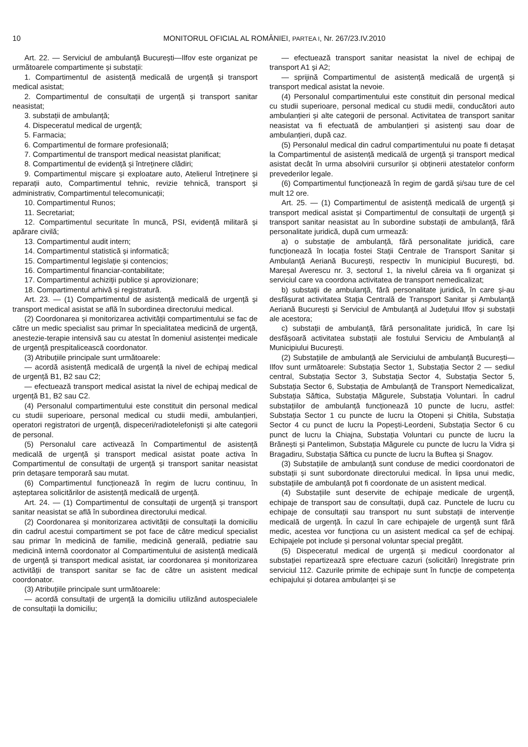10
MONITORUL OFICIAL AL ROMÂNIEI, PARTEA I, Nr. 267/23.IV.2010
Art. 22. — Serviciul de ambulanță București—Ilfov este organizat pe următoarele compartimente și substații:
1. Compartimentul de asistență medicală de urgență și transport medical asistat;
2. Compartimentul de consultații de urgență și transport sanitar neasistat;
3. substații de ambulanță;
4. Dispeceratul medical de urgență;
5. Farmacia;
6. Compartimentul de formare profesională;
7. Compartimentul de transport medical neasistat planificat;
8. Compartimentul de evidență și întreținere clădiri;
9. Compartimentul mișcare și exploatare auto, Atelierul întreținere și reparații auto, Compartimentul tehnic, revizie tehnică, transport și administrativ, Compartimentul telecomunicații;
10. Compartimentul Runos;
11. Secretariat;
12. Compartimentul securitate în muncă, PSI, evidență militară și apărare civilă;
13. Compartimentul audit intern;
14. Compartimentul statistică și informatică;
15. Compartimentul legislație și contencios;
16. Compartimentul financiar-contabilitate;
17. Compartimentul achiziții publice și aprovizionare;
18. Compartimentul arhivă și registratură.
Art. 23. — (1) Compartimentul de asistență medicală de urgență și transport medical asistat se află în subordinea directorului medical.
(2) Coordonarea și monitorizarea activității compartimentului se fac de către un medic specialist sau primar în specialitatea medicină de urgență, anestezie-terapie intensivă sau cu atestat în domeniul asistenței medicale de urgență prespitalicească coordonator.
(3) Atribuțiile principale sunt următoarele:
— acordă asistență medicală de urgență la nivel de echipaj medical de urgență B1, B2 sau C2;
— efectuează transport medical asistat la nivel de echipaj medical de urgență B1, B2 sau C2.
(4) Personalul compartimentului este constituit din personal medical cu studii superioare, personal medical cu studii medii, ambulanțieri, operatori registratori de urgență, dispeceri/radiotelefoniști și alte categorii de personal.
(5) Personalul care activează în Compartimentul de asistență medicală de urgență și transport medical asistat poate activa în Compartimentul de consultații de urgență și transport sanitar neasistat prin detașare temporară sau mutat.
(6) Compartimentul funcționează în regim de lucru continuu, în așteptarea solicitărilor de asistență medicală de urgență.
Art. 24. — (1) Compartimentul de consultații de urgență și transport sanitar neasistat se află în subordinea directorului medical.
(2) Coordonarea și monitorizarea activității de consultații la domiciliu din cadrul acestui compartiment se pot face de către medicul specialist sau primar în medicină de familie, medicină generală, pediatrie sau medicină internă coordonator al Compartimentului de asistență medicală de urgență și transport medical asistat, iar coordonarea și monitorizarea activității de transport sanitar se fac de către un asistent medical coordonator.
(3) Atribuțiile principale sunt următoarele:
— acordă consultații de urgență la domiciliu utilizând autospecialele de consultații la domiciliu;
— efectuează transport sanitar neasistat la nivel de echipaj de transport A1 și A2;
— sprijină Compartimentul de asistență medicală de urgență și transport medical asistat la nevoie.
(4) Personalul compartimentului este constituit din personal medical cu studii superioare, personal medical cu studii medii, conducători auto ambulanțieri și alte categorii de personal. Activitatea de transport sanitar neasistat va fi efectuată de ambulanțieri și asistenți sau doar de ambulanțieri, după caz.
(5) Personalul medical din cadrul compartimentului nu poate fi detașat la Compartimentul de asistență medicală de urgență și transport medical asistat decât în urma absolvirii cursurilor și obținerii atestatelor conform prevederilor legale.
(6) Compartimentul funcționează în regim de gardă și/sau ture de cel mult 12 ore.
Art. 25. — (1) Compartimentul de asistență medicală de urgență și transport medical asistat și Compartimentul de consultații de urgență și transport sanitar neasistat au în subordine substații de ambulanță, fără personalitate juridică, după cum urmează:
a) o substație de ambulanță, fără personalitate juridică, care funcționează în locația fostei Stații Centrale de Transport Sanitar și Ambulanță Aeriană București, respectiv în municipiul București, bd. Mareșal Averescu nr. 3, sectorul 1, la nivelul căreia va fi organizat și serviciul care va coordona activitatea de transport nemedicalizat;
b) substații de ambulanță, fără personalitate juridică, în care și-au desfășurat activitatea Stația Centrală de Transport Sanitar și Ambulanță Aeriană București și Serviciul de Ambulanță al Județului Ilfov și substații ale acestora;
c) substații de ambulanță, fără personalitate juridică, în care își desfășoară activitatea substații ale fostului Serviciu de Ambulanță al Municipiului București.
(2) Substațiile de ambulanță ale Serviciului de ambulanță București—Ilfov sunt următoarele: Substația Sector 1, Substația Sector 2 — sediul central, Substația Sector 3, Substația Sector 4, Substația Sector 5, Substația Sector 6, Substația de Ambulanță de Transport Nemedicalizat, Substația Săftica, Substația Măgurele, Substația Voluntari. În cadrul substațiilor de ambulanță funcționează 10 puncte de lucru, astfel: Substația Sector 1 cu puncte de lucru la Otopeni și Chitila, Substația Sector 4 cu punct de lucru la Popești-Leordeni, Substația Sector 6 cu punct de lucru la Chiajna, Substația Voluntari cu puncte de lucru la Brănești și Pantelimon, Substația Măgurele cu puncte de lucru la Vidra și Bragadiru, Substația Săftica cu puncte de lucru la Buftea și Snagov.
(3) Substațiile de ambulanță sunt conduse de medici coordonatori de substații și sunt subordonate directorului medical. În lipsa unui medic, substațiile de ambulanță pot fi coordonate de un asistent medical.
(4) Substațiile sunt deservite de echipaje medicale de urgență, echipaje de transport sau de consultații, după caz. Punctele de lucru cu echipaje de consultații sau transport nu sunt substații de intervenție medicală de urgență. În cazul în care echipajele de urgență sunt fără medic, acestea vor funcționa cu un asistent medical ca șef de echipaj. Echipajele pot include și personal voluntar special pregătit.
(5) Dispeceratul medical de urgență și medicul coordonator al substației repartizează spre efectuare cazuri (solicitări) înregistrate prin serviciul 112. Cazurile primite de echipaje sunt în funcție de competența echipajului și dotarea ambulanței și se